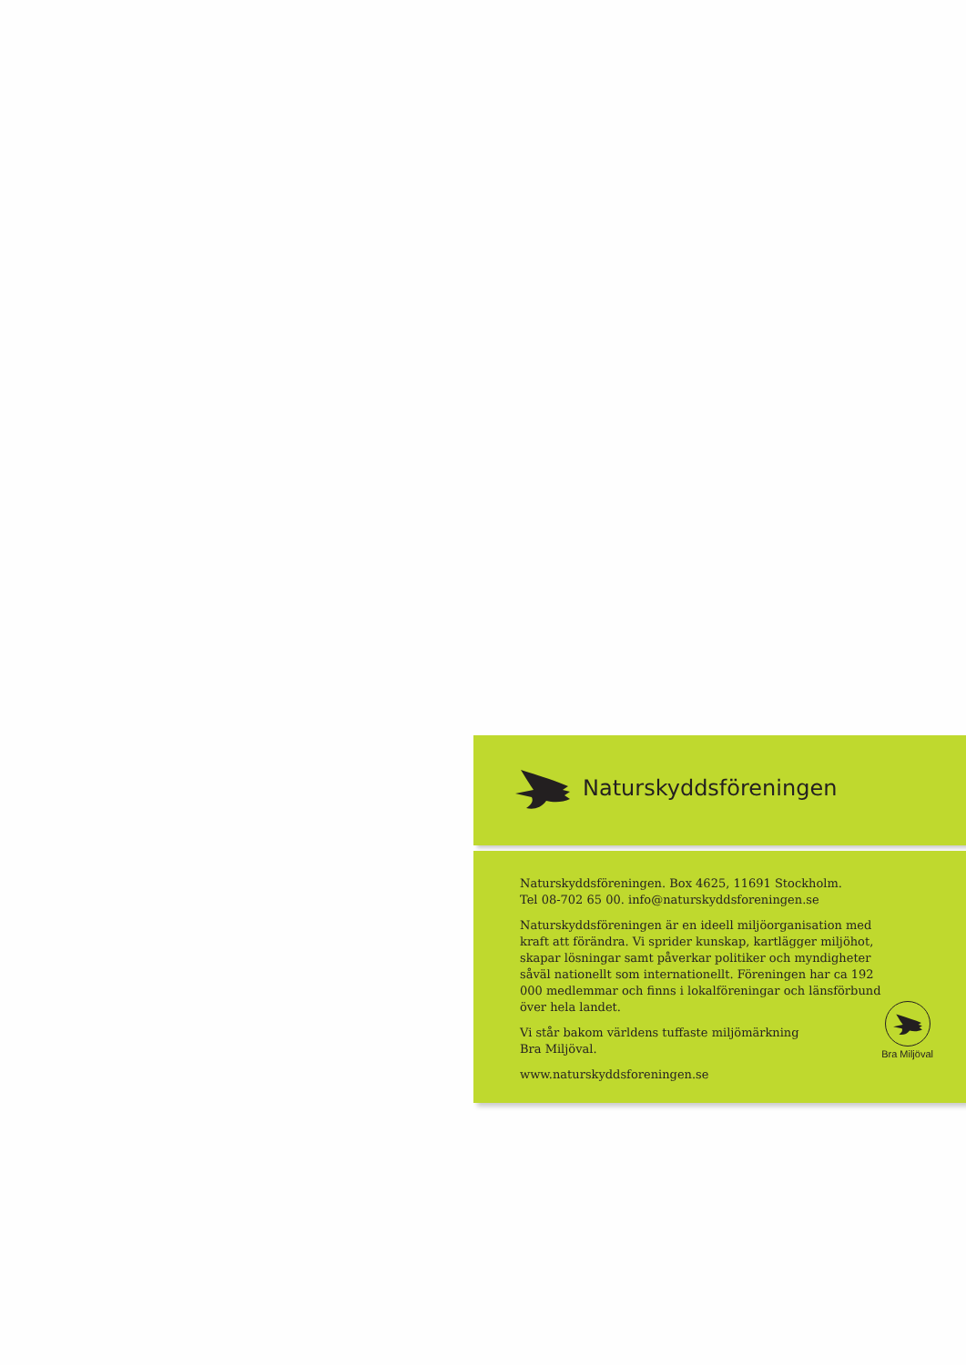Naturskyddsföreningen
Naturskyddsföreningen. Box 4625, 11691 Stockholm.
Tel 08-702 65 00. info@naturskyddsforeningen.se
Naturskyddsföreningen är en ideell miljöorganisation med kraft att förändra. Vi sprider kunskap, kartlägger miljöhot, skapar lösningar samt påverkar politiker och myndigheter såväl nationellt som internationellt. Föreningen har ca 192 000 medlemmar och finns i lokalföreningar och länsförbund över hela landet.
Vi står bakom världens tuffaste miljömärkning
Bra Miljöval.
www.naturskyddsforeningen.se
Bra Miljöval